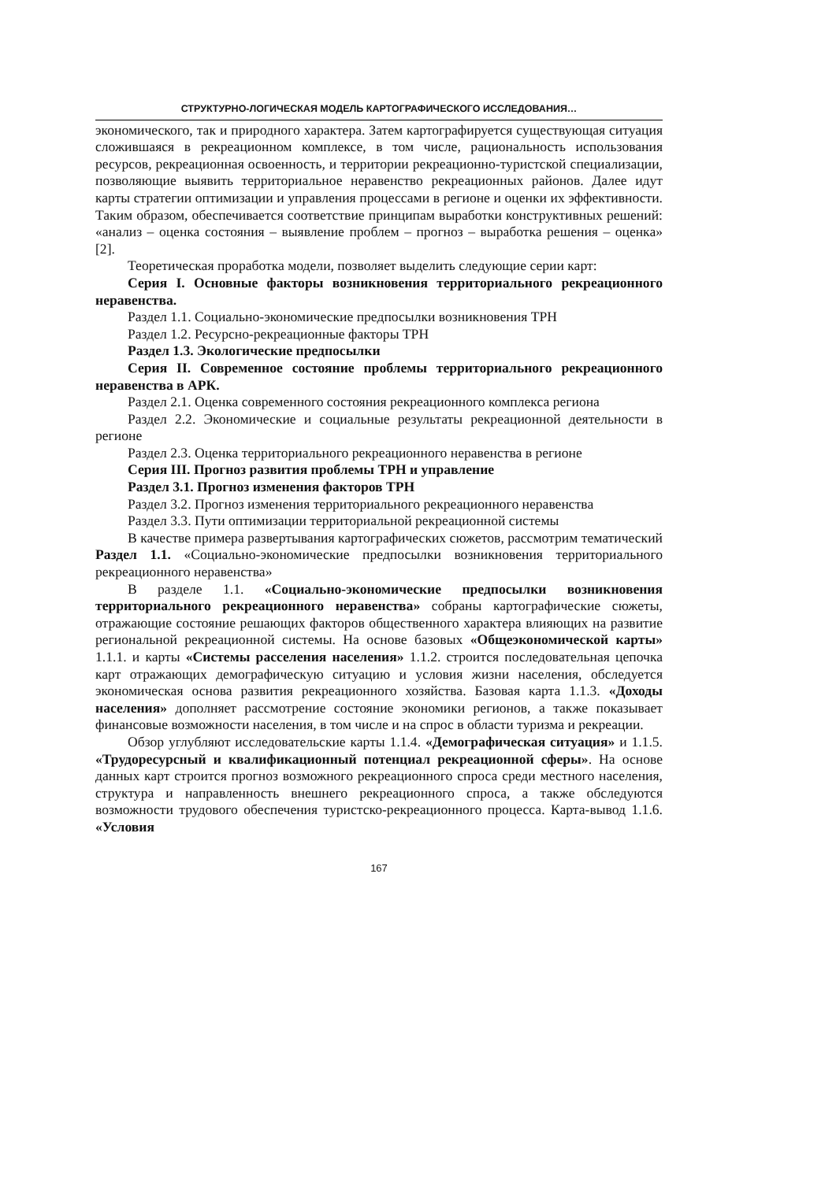СТРУКТУРНО-ЛОГИЧЕСКАЯ МОДЕЛЬ КАРТОГРАФИЧЕСКОГО ИССЛЕДОВАНИЯ…
экономического, так и природного характера. Затем картографируется существующая ситуация сложившаяся в рекреационном комплексе, в том числе, рациональность использования ресурсов, рекреационная освоенность, и территории рекреационно-туристской специализации, позволяющие выявить территориальное неравенство рекреационных районов. Далее идут карты стратегии оптимизации и управления процессами в регионе и оценки их эффективности. Таким образом, обеспечивается соответствие принципам выработки конструктивных решений: «анализ – оценка состояния – выявление проблем – прогноз – выработка решения – оценка» [2].
Теоретическая проработка модели, позволяет выделить следующие серии карт:
Серия I. Основные факторы возникновения территориального рекреационного неравенства.
Раздел 1.1. Социально-экономические предпосылки возникновения ТРН
Раздел 1.2. Ресурсно-рекреационные факторы ТРН
Раздел 1.3. Экологические предпосылки
Серия II. Современное состояние проблемы территориального рекреационного неравенства в АРК.
Раздел 2.1. Оценка современного состояния рекреационного комплекса региона
Раздел 2.2. Экономические и социальные результаты рекреационной деятельности в регионе
Раздел 2.3. Оценка территориального рекреационного неравенства в регионе
Серия III. Прогноз развития проблемы ТРН и управление
Раздел 3.1. Прогноз изменения факторов ТРН
Раздел 3.2. Прогноз изменения территориального рекреационного неравенства
Раздел 3.3. Пути оптимизации территориальной рекреационной системы
В качестве примера развертывания картографических сюжетов, рассмотрим тематический Раздел 1.1. «Социально-экономические предпосылки возникновения территориального рекреационного неравенства»
В разделе 1.1. «Социально-экономические предпосылки возникновения территориального рекреационного неравенства» собраны картографические сюжеты, отражающие состояние решающих факторов общественного характера влияющих на развитие региональной рекреационной системы. На основе базовых «Общеэкономической карты» 1.1.1. и карты «Системы расселения населения» 1.1.2. строится последовательная цепочка карт отражающих демографическую ситуацию и условия жизни населения, обследуется экономическая основа развития рекреационного хозяйства. Базовая карта 1.1.3. «Доходы населения» дополняет рассмотрение состояние экономики регионов, а также показывает финансовые возможности населения, в том числе и на спрос в области туризма и рекреации.
Обзор углубляют исследовательские карты 1.1.4. «Демографическая ситуация» и 1.1.5. «Трудоресурсный и квалификационный потенциал рекреационной сферы». На основе данных карт строится прогноз возможного рекреационного спроса среди местного населения, структура и направленность внешнего рекреационного спроса, а также обследуются возможности трудового обеспечения туристско-рекреационного процесса. Карта-вывод 1.1.6. «Условия
167